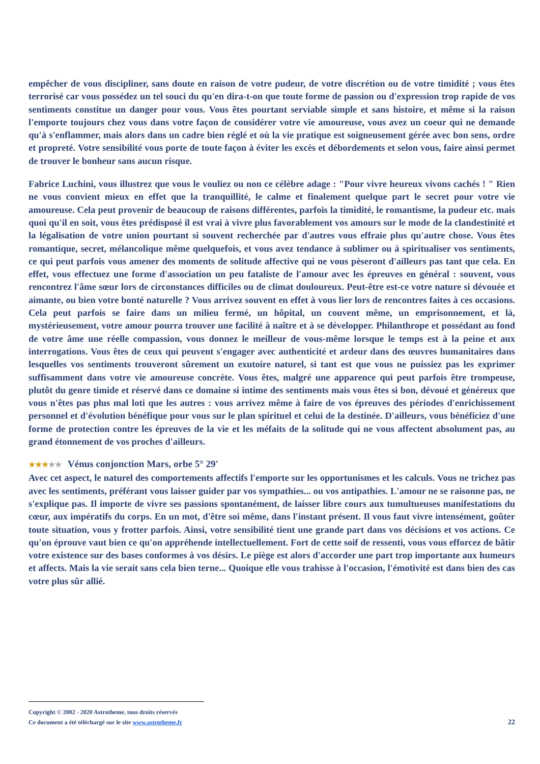empêcher de vous discipliner, sans doute en raison de votre pudeur, de votre discrétion ou de votre timidité ; vous êtes terrorisé car vous possédez un tel souci du qu'en dira-t-on que toute forme de passion ou d'expression trop rapide de vos sentiments constitue un danger pour vous. Vous êtes pourtant serviable simple et sans histoire, et même si la raison l'emporte toujours chez vous dans votre façon de considérer votre vie amoureuse, vous avez un coeur qui ne demande qu'à s'enflammer, mais alors dans un cadre bien réglé et où la vie pratique est soigneusement gérée avec bon sens, ordre et propreté. Votre sensibilité vous porte de toute façon à éviter les excès et débordements et selon vous, faire ainsi permet de trouver le bonheur sans aucun risque.
Fabrice Luchini, vous illustrez que vous le vouliez ou non ce célèbre adage : "Pour vivre heureux vivons cachés ! " Rien ne vous convient mieux en effet que la tranquillité, le calme et finalement quelque part le secret pour votre vie amoureuse. Cela peut provenir de beaucoup de raisons différentes, parfois la timidité, le romantisme, la pudeur etc. mais quoi qu'il en soit, vous êtes prédisposé il est vrai à vivre plus favorablement vos amours sur le mode de la clandestinité et la légalisation de votre union pourtant si souvent recherchée par d'autres vous effraie plus qu'autre chose. Vous êtes romantique, secret, mélancolique même quelquefois, et vous avez tendance à sublimer ou à spiritualiser vos sentiments, ce qui peut parfois vous amener des moments de solitude affective qui ne vous pèseront d'ailleurs pas tant que cela. En effet, vous effectuez une forme d'association un peu fataliste de l'amour avec les épreuves en général : souvent, vous rencontrez l'âme sœur lors de circonstances difficiles ou de climat douloureux. Peut-être est-ce votre nature si dévouée et aimante, ou bien votre bonté naturelle ? Vous arrivez souvent en effet à vous lier lors de rencontres faites à ces occasions. Cela peut parfois se faire dans un milieu fermé, un hôpital, un couvent même, un emprisonnement, et là, mystérieusement, votre amour pourra trouver une facilité à naître et à se développer. Philanthrope et possédant au fond de votre âme une réelle compassion, vous donnez le meilleur de vous-même lorsque le temps est à la peine et aux interrogations. Vous êtes de ceux qui peuvent s'engager avec authenticité et ardeur dans des œuvres humanitaires dans lesquelles vos sentiments trouveront sûrement un exutoire naturel, si tant est que vous ne puissiez pas les exprimer suffisamment dans votre vie amoureuse concrète. Vous êtes, malgré une apparence qui peut parfois être trompeuse, plutôt du genre timide et réservé dans ce domaine si intime des sentiments mais vous êtes si bon, dévoué et généreux que vous n'êtes pas plus mal loti que les autres : vous arrivez même à faire de vos épreuves des périodes d'enrichissement personnel et d'évolution bénéfique pour vous sur le plan spirituel et celui de la destinée. D'ailleurs, vous bénéficiez d'une forme de protection contre les épreuves de la vie et les méfaits de la solitude qui ne vous affectent absolument pas, au grand étonnement de vos proches d'ailleurs.
★★★★★ Vénus conjonction Mars, orbe 5° 29'
Avec cet aspect, le naturel des comportements affectifs l'emporte sur les opportunismes et les calculs. Vous ne trichez pas avec les sentiments, préférant vous laisser guider par vos sympathies... ou vos antipathies. L'amour ne se raisonne pas, ne s'explique pas. Il importe de vivre ses passions spontanément, de laisser libre cours aux tumultueuses manifestations du cœur, aux impératifs du corps. En un mot, d'être soi même, dans l'instant présent. Il vous faut vivre intensément, goûter toute situation, vous y frotter parfois. Ainsi, votre sensibilité tient une grande part dans vos décisions et vos actions. Ce qu'on éprouve vaut bien ce qu'on appréhende intellectuellement. Fort de cette soif de ressenti, vous vous efforcez de bâtir votre existence sur des bases conformes à vos désirs. Le piège est alors d'accorder une part trop importante aux humeurs et affects. Mais la vie serait sans cela bien terne... Quoique elle vous trahisse à l'occasion, l'émotivité est dans bien des cas votre plus sûr allié.
Copyright © 2002 - 2020 Astrotheme, tous droits réservés
Ce document a été téléchargé sur le site www.astrotheme.fr 22